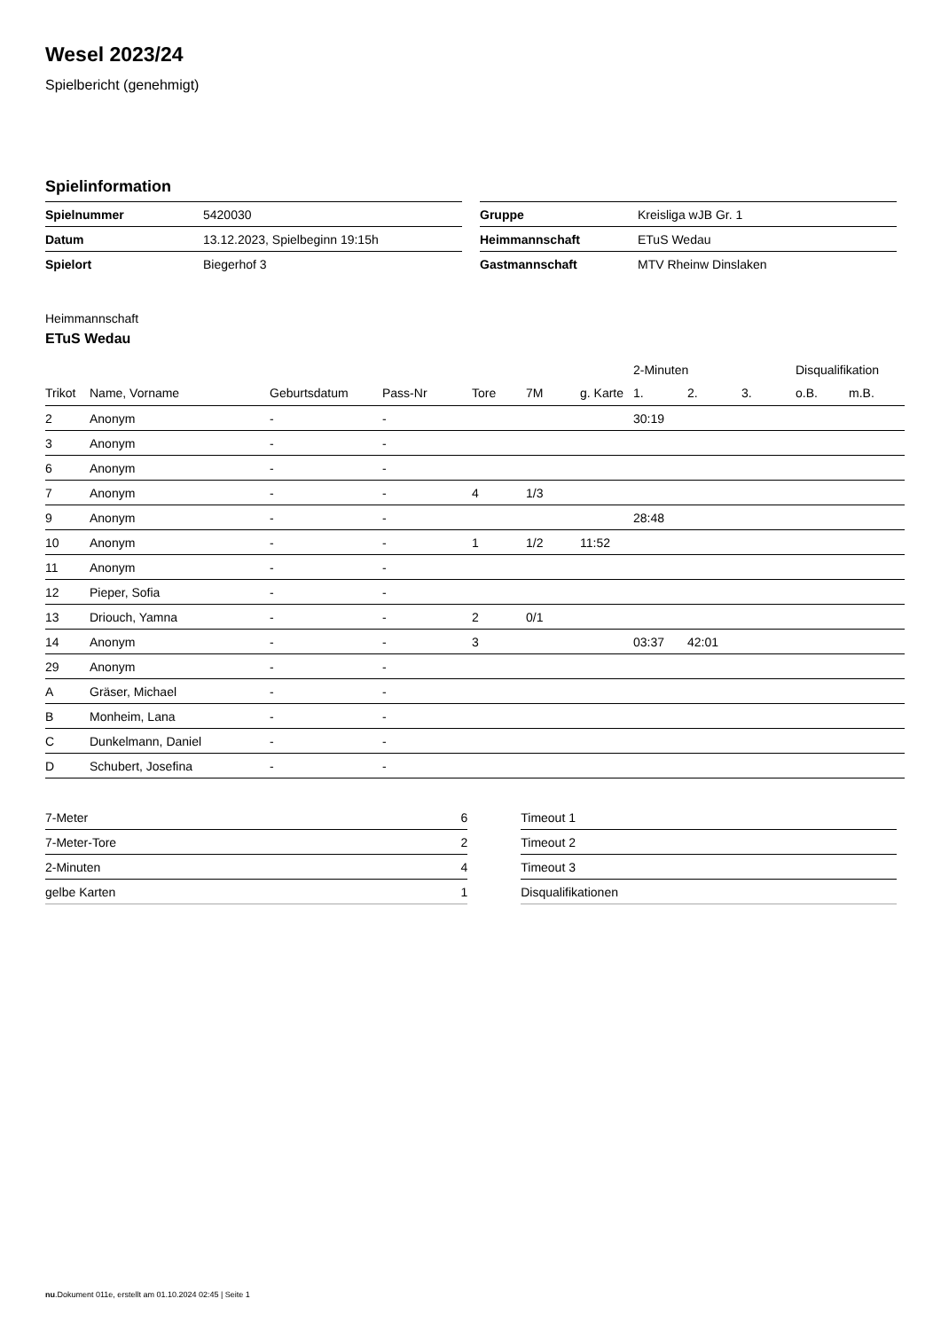Wesel 2023/24
Spielbericht (genehmigt)
Spielinformation
| Spielnummer | 5420030 |
| Datum | 13.12.2023, Spielbeginn 19:15h |
| Spielort | Biegerhof 3 |
| Gruppe | Kreisliga wJB Gr. 1 |
| Heimmannschaft | ETuS Wedau |
| Gastmannschaft | MTV Rheinw Dinslaken |
Heimmannschaft
ETuS Wedau
| | | | | | | | 2-Minuten | | | Disqualifikation | |
| --- | --- | --- | --- | --- | --- | --- | --- | --- | --- | --- | --- |
| Trikot | Name, Vorname | Geburtsdatum | Pass-Nr | Tore | 7M | g. Karte | 1. | 2. | 3. | o.B. | m.B. |
| 2 | Anonym | - | - | | | | 30:19 | | | | |
| 3 | Anonym | - | - | | | | | | | | |
| 6 | Anonym | - | - | | | | | | | | |
| 7 | Anonym | - | - | 4 | 1/3 | | | | | | |
| 9 | Anonym | - | - | | | | 28:48 | | | | |
| 10 | Anonym | - | - | 1 | 1/2 | 11:52 | | | | | |
| 11 | Anonym | - | - | | | | | | | | |
| 12 | Pieper, Sofia | - | - | | | | | | | | |
| 13 | Driouch, Yamna | - | - | 2 | 0/1 | | | | | | |
| 14 | Anonym | - | - | 3 | | | 03:37 | 42:01 | | | |
| 29 | Anonym | - | - | | | | | | | | |
| A | Gräser, Michael | - | - | | | | | | | | |
| B | Monheim, Lana | - | - | | | | | | | | |
| C | Dunkelmann, Daniel | - | - | | | | | | | | |
| D | Schubert, Josefina | - | - | | | | | | | | |
| 7-Meter | 6 |
| 7-Meter-Tore | 2 |
| 2-Minuten | 4 |
| gelbe Karten | 1 |
| Timeout 1 |
| Timeout 2 |
| Timeout 3 |
| Disqualifikationen |
nu.Dokument 011e, erstellt am 01.10.2024 02:45 | Seite 1